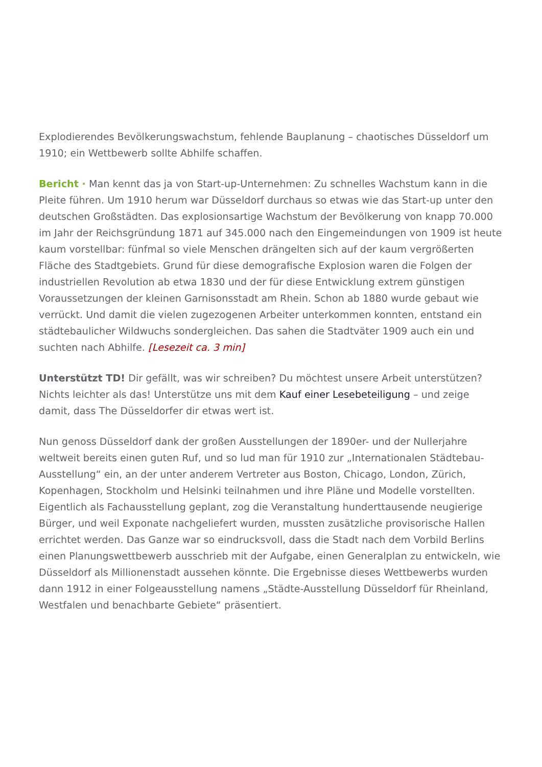Explodierendes Bevölkerungswachstum, fehlende Bauplanung – chaotisches Düsseldorf um 1910; ein Wettbewerb sollte Abhilfe schaffen.
Bericht · Man kennt das ja von Start-up-Unternehmen: Zu schnelles Wachstum kann in die Pleite führen. Um 1910 herum war Düsseldorf durchaus so etwas wie das Start-up unter den deutschen Großstädten. Das explosionsartige Wachstum der Bevölkerung von knapp 70.000 im Jahr der Reichsgründung 1871 auf 345.000 nach den Eingemeindungen von 1909 ist heute kaum vorstellbar: fünfmal so viele Menschen drängelten sich auf der kaum vergrößerten Fläche des Stadtgebiets. Grund für diese demografische Explosion waren die Folgen der industriellen Revolution ab etwa 1830 und der für diese Entwicklung extrem günstigen Voraussetzungen der kleinen Garnisonsstadt am Rhein. Schon ab 1880 wurde gebaut wie verrückt. Und damit die vielen zugezogenen Arbeiter unterkommen konnten, entstand ein städtebaulicher Wildwuchs sondergleichen. Das sahen die Stadtväter 1909 auch ein und suchten nach Abhilfe. [Lesezeit ca. 3 min]
Unterstützt TD! Dir gefällt, was wir schreiben? Du möchtest unsere Arbeit unterstützen? Nichts leichter als das! Unterstütze uns mit dem Kauf einer Lesebeteiligung – und zeige damit, dass The Düsseldorfer dir etwas wert ist.
Nun genoss Düsseldorf dank der großen Ausstellungen der 1890er- und der Nullerjahre weltweit bereits einen guten Ruf, und so lud man für 1910 zur „Internationalen Städtebau-Ausstellung“ ein, an der unter anderem Vertreter aus Boston, Chicago, London, Zürich, Kopenhagen, Stockholm und Helsinki teilnahmen und ihre Pläne und Modelle vorstellten. Eigentlich als Fachausstellung geplant, zog die Veranstaltung hunderttausende neugierige Bürger, und weil Exponate nachgeliefert wurden, mussten zusätzliche provisorische Hallen errichtet werden. Das Ganze war so eindrucksvoll, dass die Stadt nach dem Vorbild Berlins einen Planungswettbewerb ausschrieb mit der Aufgabe, einen Generalplan zu entwickeln, wie Düsseldorf als Millionenstadt aussehen könnte. Die Ergebnisse dieses Wettbewerbs wurden dann 1912 in einer Folgeausstellung namens „Städte-Ausstellung Düsseldorf für Rheinland, Westfalen und benachbarte Gebiete“ präsentiert.